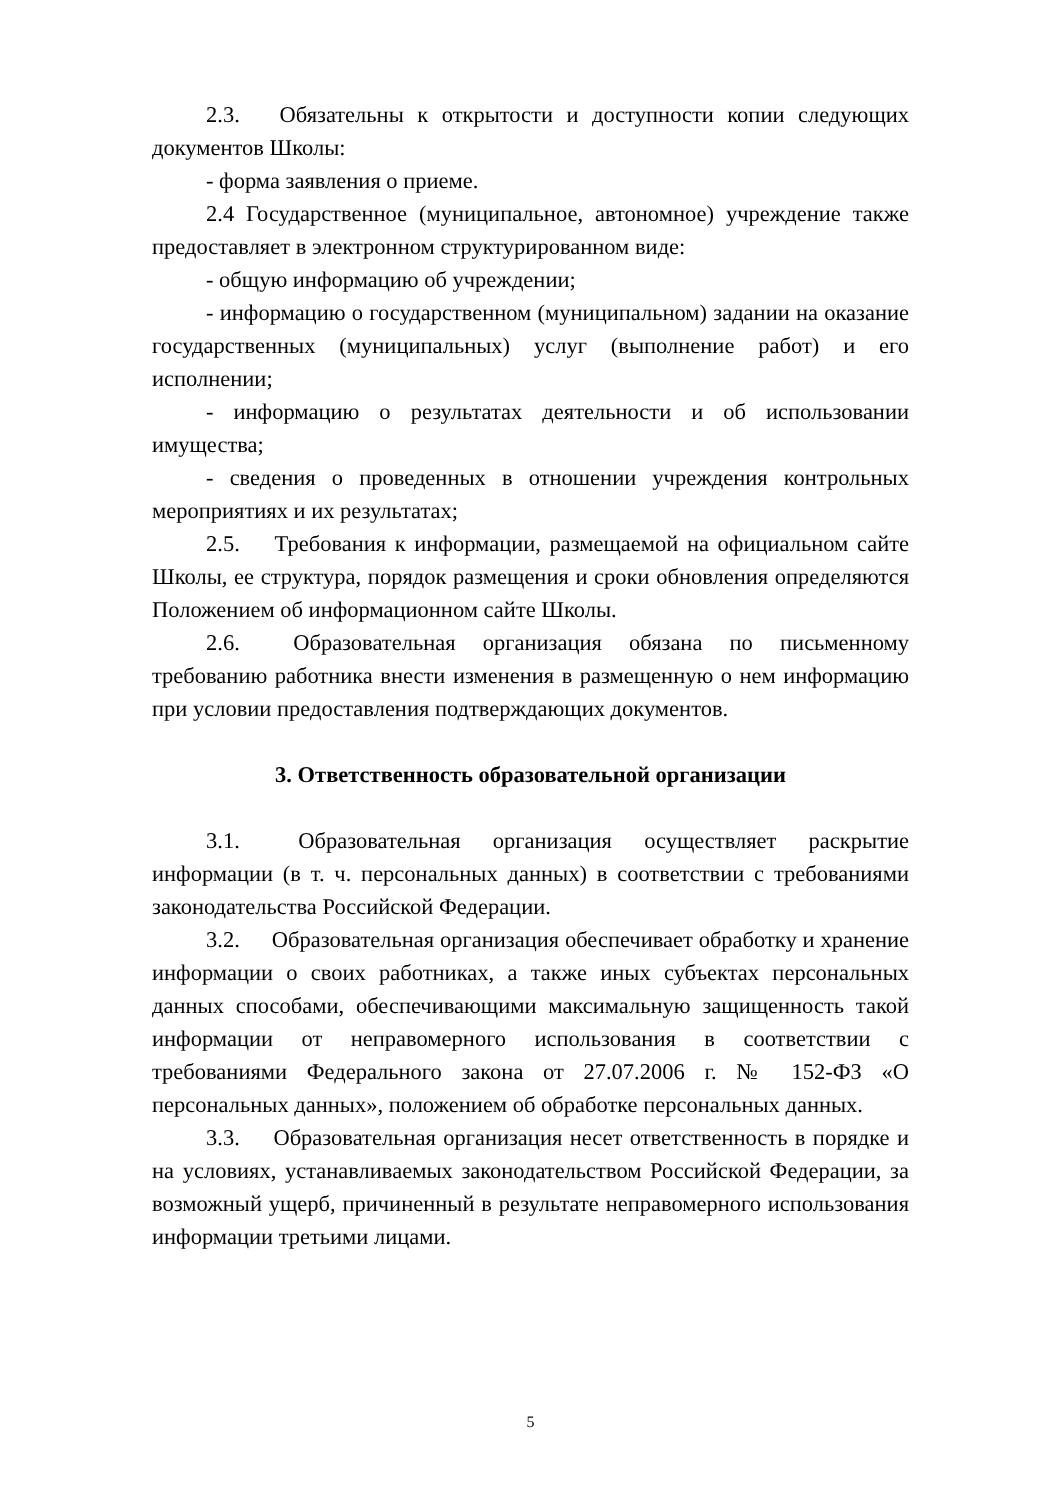2.3. Обязательны к открытости и доступности копии следующих документов Школы:
- форма заявления о приеме.
2.4 Государственное (муниципальное, автономное) учреждение также предоставляет в электронном структурированном виде:
- общую информацию об учреждении;
- информацию о государственном (муниципальном) задании на оказание государственных (муниципальных) услуг (выполнение работ) и его исполнении;
- информацию о результатах деятельности и об использовании имущества;
- сведения о проведенных в отношении учреждения контрольных мероприятиях и их результатах;
2.5. Требования к информации, размещаемой на официальном сайте Школы, ее структура, порядок размещения и сроки обновления определяются Положением об информационном сайте Школы.
2.6. Образовательная организация обязана по письменному требованию работника внести изменения в размещенную о нем информацию при условии предоставления подтверждающих документов.
3. Ответственность образовательной организации
3.1. Образовательная организация осуществляет раскрытие информации (в т. ч. персональных данных) в соответствии с требованиями законодательства Российской Федерации.
3.2. Образовательная организация обеспечивает обработку и хранение информации о своих работниках, а также иных субъектах персональных данных способами, обеспечивающими максимальную защищенность такой информации от неправомерного использования в соответствии с требованиями Федерального закона от 27.07.2006 г. № 152-ФЗ «О персональных данных», положением об обработке персональных данных.
3.3. Образовательная организация несет ответственность в порядке и на условиях, устанавливаемых законодательством Российской Федерации, за возможный ущерб, причиненный в результате неправомерного использования информации третьими лицами.
5